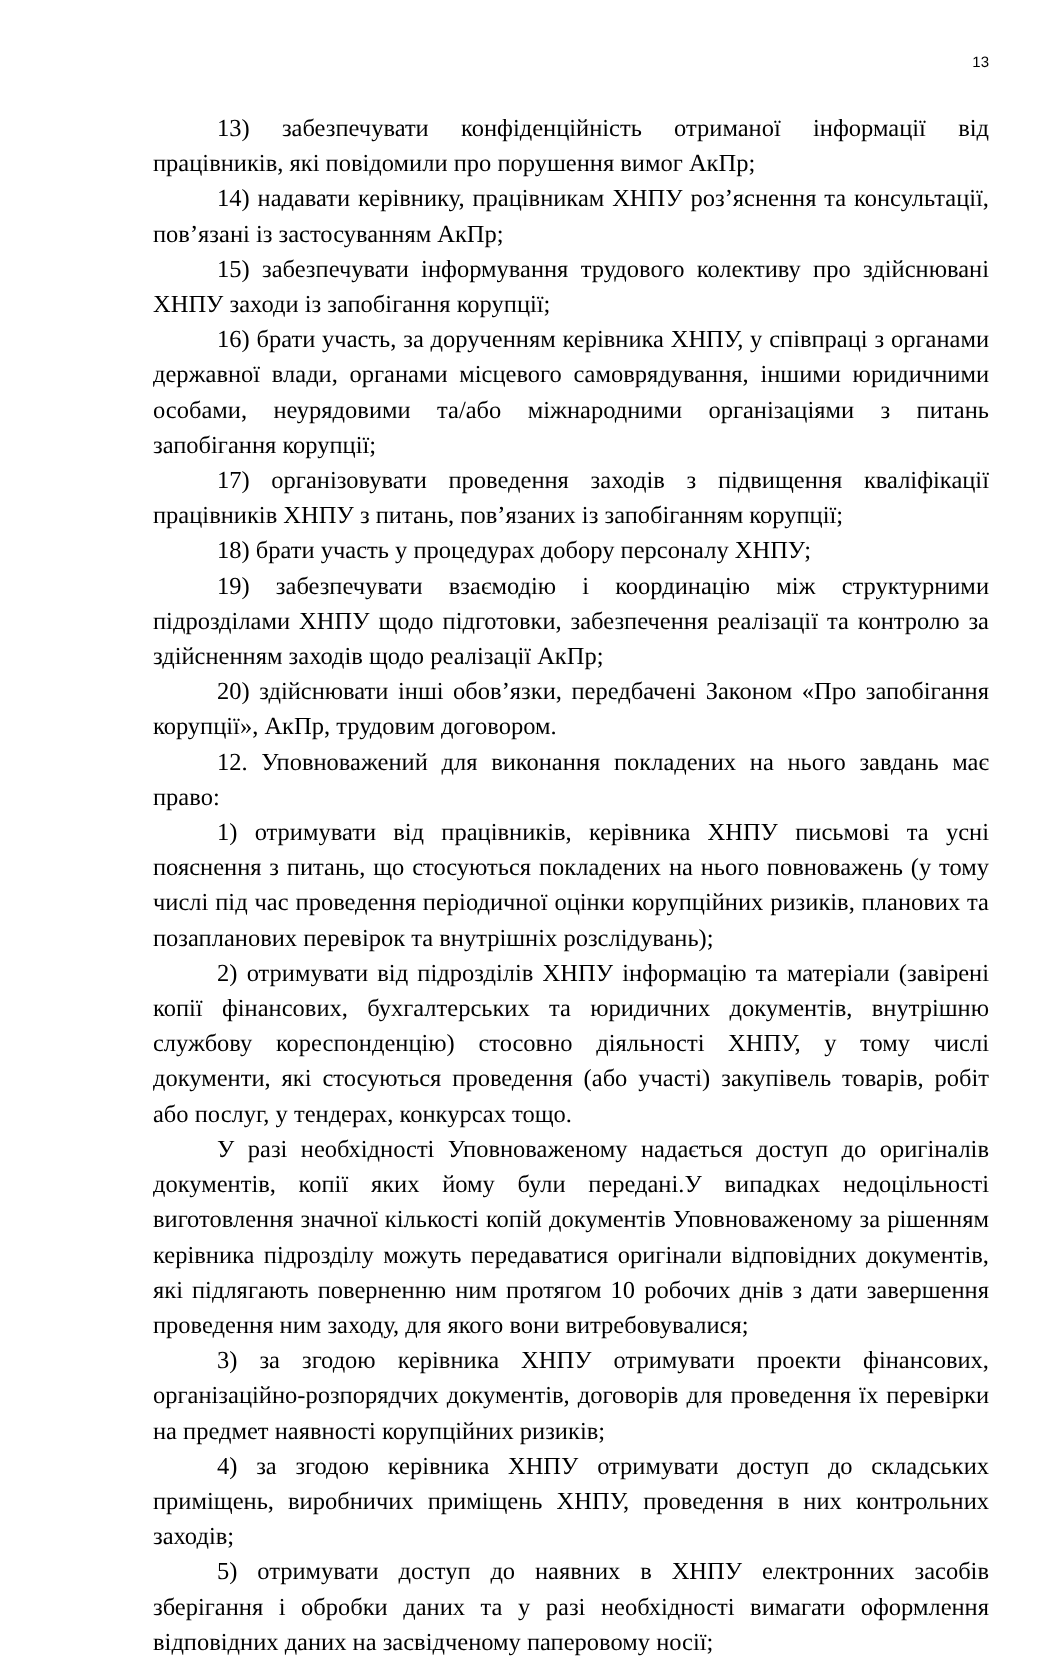13
13) забезпечувати конфіденційність отриманої інформації від працівників, які повідомили про порушення вимог АкПр;
14) надавати керівнику, працівникам ХНПУ роз’яснення та консультації, пов’язані із застосуванням АкПр;
15) забезпечувати інформування трудового колективу про здійснювані ХНПУ заходи із запобігання корупції;
16) брати участь, за дорученням керівника ХНПУ, у співпраці з органами державної влади, органами місцевого самоврядування, іншими юридичними особами, неурядовими та/або міжнародними організаціями з питань запобігання корупції;
17) організовувати проведення заходів з підвищення кваліфікації працівників ХНПУ з питань, пов’язаних із запобіганням корупції;
18) брати участь у процедурах добору персоналу ХНПУ;
19) забезпечувати взаємодію і координацію між структурними підрозділами ХНПУ щодо підготовки, забезпечення реалізації та контролю за здійсненням заходів щодо реалізації АкПр;
20) здійснювати інші обов’язки, передбачені Законом «Про запобігання корупції», АкПр, трудовим договором.
12. Уповноважений для виконання покладених на нього завдань має право:
1) отримувати від працівників, керівника ХНПУ письмові та усні пояснення з питань, що стосуються покладених на нього повноважень (у тому числі під час проведення періодичної оцінки корупційних ризиків, планових та позапланових перевірок та внутрішніх розслідувань);
2) отримувати від підрозділів ХНПУ інформацію та матеріали (завірені копії фінансових, бухгалтерських та юридичних документів, внутрішню службову кореспонденцію) стосовно діяльності ХНПУ, у тому числі документи, які стосуються проведення (або участі) закупівель товарів, робіт або послуг, у тендерах, конкурсах тощо.
У разі необхідності Уповноваженому надається доступ до оригіналів документів, копії яких йому були передані.У випадках недоцільності виготовлення значної кількості копій документів Уповноваженому за рішенням керівника підрозділу можуть передаватися оригінали відповідних документів, які підлягають поверненню ним протягом 10 робочих днів з дати завершення проведення ним заходу, для якого вони витребовувалися;
3) за згодою керівника ХНПУ отримувати проекти фінансових, організаційно-розпорядчих документів, договорів для проведення їх перевірки на предмет наявності корупційних ризиків;
4) за згодою керівника ХНПУ отримувати доступ до складських приміщень, виробничих приміщень ХНПУ, проведення в них контрольних заходів;
5) отримувати доступ до наявних в ХНПУ електронних засобів зберігання і обробки даних та у разі необхідності вимагати оформлення відповідних даних на засвідченому паперовому носії;